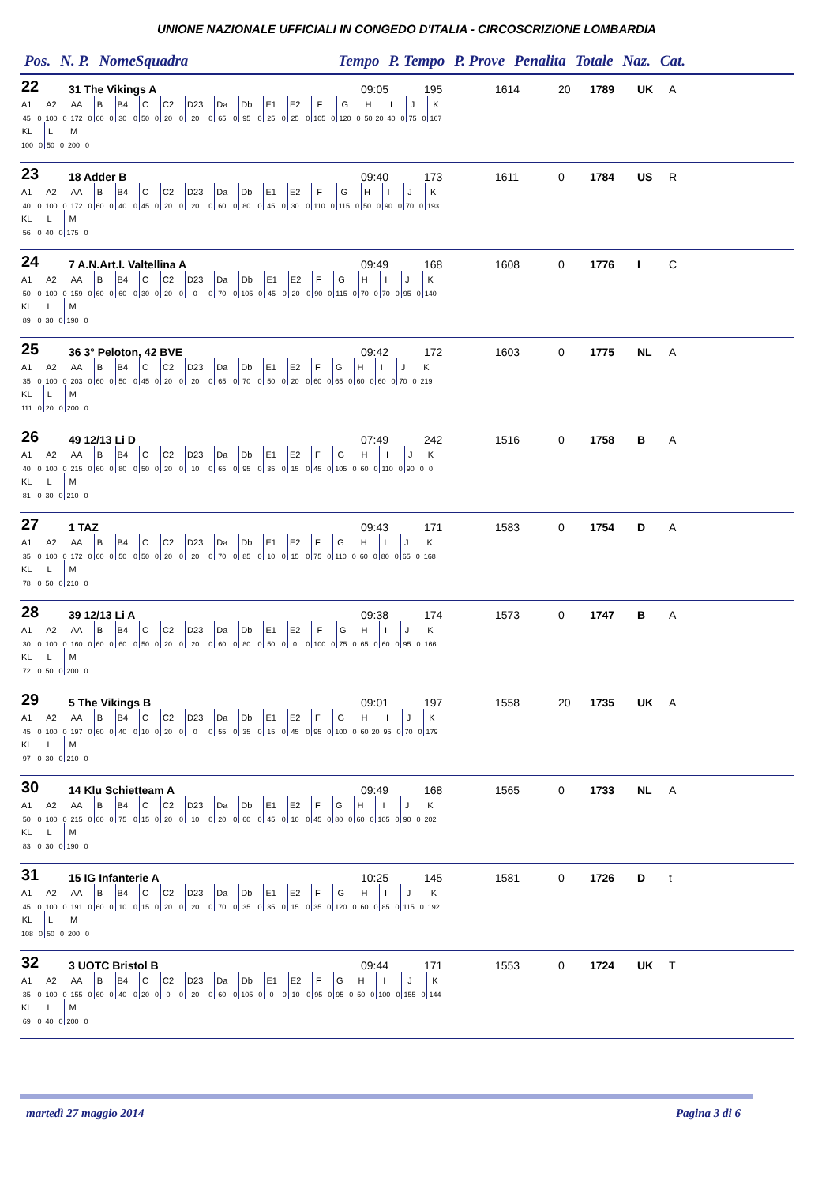UNIONE NAZIONALE UFFICIALI IN CONGEDO D'ITALIA - CIRCOSCRIZIONE LOMBARDIA
Pos. N. P. NomeSquadra Tempo P. Tempo P. Prove Penalita Totale Naz. Cat.
22 31 The Vikings A 09:05 195 1614 20 1789 UK A
| A1 | | A2 | | AA | | B | | B4 | | C | | C2 | | D23 | | Da | | Db | | E1 | | E2 | | F | | G | | H | | I | | J | | K |
| 45 | 0 | 100 | 0 | 172 | 0 | 60 | 0 | 30 | 0 | 50 | 0 | 20 | 0 | 20 | 0 | 65 | 0 | 95 | 0 | 25 | 0 | 25 | 0 | 105 | 0 | 120 | 0 | 50 | 20 | 40 | 0 | 75 | 0 | 167 |
| KL | | L | | M | |
| 100 | 0 | 50 | 0 | 200 | 0 |
23 18 Adder B 09:40 173 1611 0 1784 US R
| A1 | | A2 | | AA | | B | | B4 | | C | | C2 | | D23 | | Da | | Db | | E1 | | E2 | | F | | G | | H | | I | | J | | K |
| 40 | 0 | 100 | 0 | 172 | 0 | 60 | 0 | 40 | 0 | 45 | 0 | 20 | 0 | 20 | 0 | 60 | 0 | 80 | 0 | 45 | 0 | 30 | 0 | 110 | 0 | 115 | 0 | 50 | 0 | 90 | 0 | 70 | 0 | 193 |
| KL | | L | | M | |
| 56 | 0 | 40 | 0 | 175 | 0 |
24 7 A.N.Art.I. Valtellina A 09:49 168 1608 0 1776 I C
| A1 | | A2 | | AA | | B | | B4 | | C | | C2 | | D23 | | Da | | Db | | E1 | | E2 | | F | | G | | H | | I | | J | | K |
| 50 | 0 | 100 | 0 | 159 | 0 | 60 | 0 | 60 | 0 | 30 | 0 | 20 | 0 | 0 | 0 | 70 | 0 | 105 | 0 | 45 | 0 | 20 | 0 | 90 | 0 | 115 | 0 | 70 | 0 | 70 | 0 | 95 | 0 | 140 |
| KL | | L | | M | |
| 89 | 0 | 30 | 0 | 190 | 0 |
25 36 3° Peloton, 42 BVE 09:42 172 1603 0 1775 NL A
| A1 | | A2 | | AA | | B | | B4 | | C | | C2 | | D23 | | Da | | Db | | E1 | | E2 | | F | | G | | H | | I | | J | | K |
| 35 | 0 | 100 | 0 | 203 | 0 | 60 | 0 | 50 | 0 | 45 | 0 | 20 | 0 | 20 | 0 | 65 | 0 | 70 | 0 | 50 | 0 | 20 | 0 | 60 | 0 | 65 | 0 | 60 | 0 | 60 | 0 | 70 | 0 | 219 |
| KL | | L | | M | |
| 111 | 0 | 20 | 0 | 200 | 0 |
26 49 12/13 Li D 07:49 242 1516 0 1758 B A
| A1 | | A2 | | AA | | B | | B4 | | C | | C2 | | D23 | | Da | | Db | | E1 | | E2 | | F | | G | | H | | I | | J | | K |
| 40 | 0 | 100 | 0 | 215 | 0 | 60 | 0 | 80 | 0 | 50 | 0 | 20 | 0 | 10 | 0 | 65 | 0 | 95 | 0 | 35 | 0 | 15 | 0 | 45 | 0 | 105 | 0 | 60 | 0 | 110 | 0 | 90 | 0 | 0 |
| KL | | L | | M | |
| 81 | 0 | 30 | 0 | 210 | 0 |
27 1 TAZ 09:43 171 1583 0 1754 D A
| A1 | | A2 | | AA | | B | | B4 | | C | | C2 | | D23 | | Da | | Db | | E1 | | E2 | | F | | G | | H | | I | | J | | K |
| 35 | 0 | 100 | 0 | 172 | 0 | 60 | 0 | 50 | 0 | 50 | 0 | 20 | 0 | 20 | 0 | 70 | 0 | 85 | 0 | 10 | 0 | 15 | 0 | 75 | 0 | 110 | 0 | 60 | 0 | 80 | 0 | 65 | 0 | 168 |
| KL | | L | | M | |
| 78 | 0 | 50 | 0 | 210 | 0 |
28 39 12/13 Li A 09:38 174 1573 0 1747 B A
| A1 | | A2 | | AA | | B | | B4 | | C | | C2 | | D23 | | Da | | Db | | E1 | | E2 | | F | | G | | H | | I | | J | | K |
| 30 | 0 | 100 | 0 | 160 | 0 | 60 | 0 | 60 | 0 | 50 | 0 | 20 | 0 | 20 | 0 | 60 | 0 | 80 | 0 | 50 | 0 | 0 | 0 | 100 | 0 | 75 | 0 | 65 | 0 | 60 | 0 | 95 | 0 | 166 |
| KL | | L | | M | |
| 72 | 0 | 50 | 0 | 200 | 0 |
29 5 The Vikings B 09:01 197 1558 20 1735 UK A
| A1 | | A2 | | AA | | B | | B4 | | C | | C2 | | D23 | | Da | | Db | | E1 | | E2 | | F | | G | | H | | I | | J | | K |
| 45 | 0 | 100 | 0 | 197 | 0 | 60 | 0 | 40 | 0 | 10 | 0 | 20 | 0 | 0 | 0 | 55 | 0 | 35 | 0 | 15 | 0 | 45 | 0 | 95 | 0 | 100 | 0 | 60 | 20 | 95 | 0 | 70 | 0 | 179 |
| KL | | L | | M | |
| 97 | 0 | 30 | 0 | 210 | 0 |
30 14 Klu Schietteam A 09:49 168 1565 0 1733 NL A
| A1 | | A2 | | AA | | B | | B4 | | C | | C2 | | D23 | | Da | | Db | | E1 | | E2 | | F | | G | | H | | I | | J | | K |
| 50 | 0 | 100 | 0 | 215 | 0 | 60 | 0 | 75 | 0 | 15 | 0 | 20 | 0 | 10 | 0 | 20 | 0 | 60 | 0 | 45 | 0 | 10 | 0 | 45 | 0 | 80 | 0 | 60 | 0 | 105 | 0 | 90 | 0 | 202 |
| KL | | L | | M | |
| 83 | 0 | 30 | 0 | 190 | 0 |
31 15 IG Infanterie A 10:25 145 1581 0 1726 D t
| A1 | | A2 | | AA | | B | | B4 | | C | | C2 | | D23 | | Da | | Db | | E1 | | E2 | | F | | G | | H | | I | | J | | K |
| 45 | 0 | 100 | 0 | 191 | 0 | 60 | 0 | 10 | 0 | 15 | 0 | 20 | 0 | 20 | 0 | 70 | 0 | 35 | 0 | 35 | 0 | 15 | 0 | 35 | 0 | 120 | 0 | 60 | 0 | 85 | 0 | 115 | 0 | 192 |
| KL | | L | | M | |
| 108 | 0 | 50 | 0 | 200 | 0 |
32 3 UOTC Bristol B 09:44 171 1553 0 1724 UK T
| A1 | | A2 | | AA | | B | | B4 | | C | | C2 | | D23 | | Da | | Db | | E1 | | E2 | | F | | G | | H | | I | | J | | K |
| 35 | 0 | 100 | 0 | 155 | 0 | 60 | 0 | 40 | 0 | 20 | 0 | 0 | 0 | 20 | 0 | 60 | 0 | 105 | 0 | 0 | 0 | 10 | 0 | 95 | 0 | 95 | 0 | 50 | 0 | 100 | 0 | 155 | 0 | 144 |
| KL | | L | | M | |
| 69 | 0 | 40 | 0 | 200 | 0 |
martedì 27 maggio 2014 Pagina 3 di 6